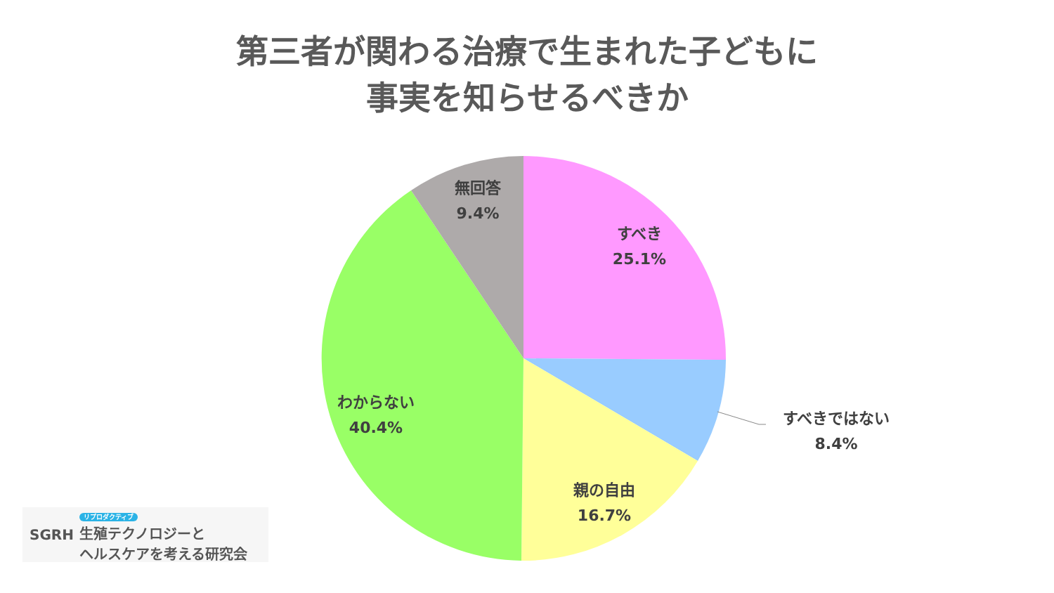第三者が関わる治療で生まれた子どもに
事実を知らせるべきか
無回答
9.4%
すべき
25.1%
すべきではない
8.4%
親の自由
16.7%
わからない
40.4%
SGRH
リプロダクティブ
生殖テクノロジーと
ヘルスケアを考える研究会